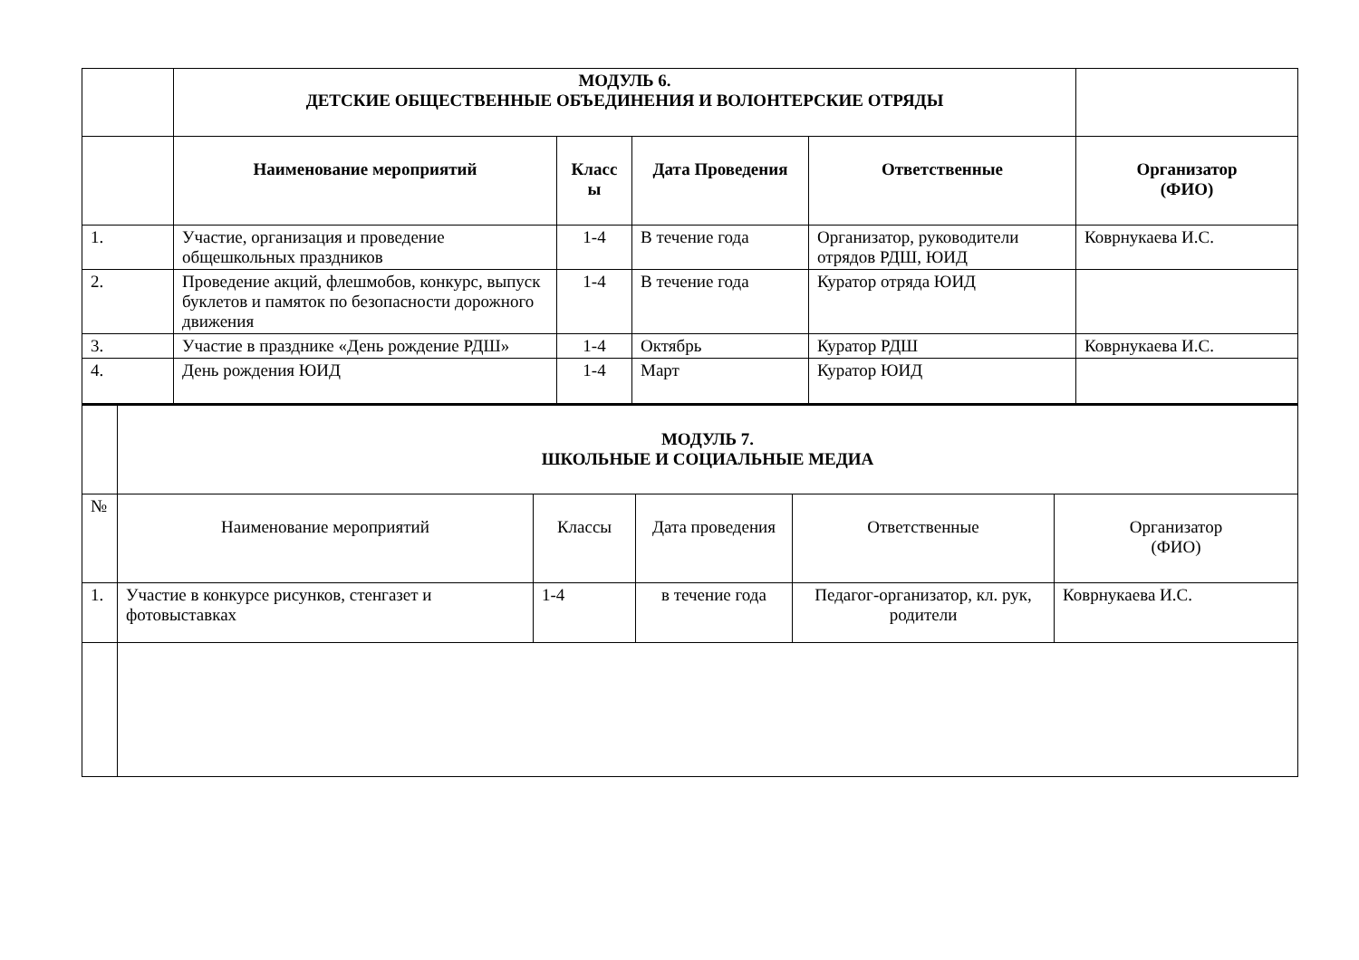| | МОДУЛЬ 6. ДЕТСКИЕ ОБЩЕСТВЕННЫЕ ОБЪЕДИНЕНИЯ И ВОЛОНТЕРСКИЕ ОТРЯДЫ | | | | |
| | Наименование мероприятий | Класс ы | Дата Проведения | Ответственные | Организатор (ФИО) |
| 1. | Участие, организация и проведение общешкольных праздников | 1-4 | В течение года | Организатор, руководители отрядов РДШ, ЮИД | Коврнукаева И.С. |
| 2. | Проведение акций, флешмобов, конкурс, выпуск буклетов и памяток по безопасности дорожного движения | 1-4 | В течение года | Куратор отряда ЮИД | |
| 3. | Участие в празднике «День рождение РДШ» | 1-4 | Октябрь | Куратор РДШ | Коврнукаева И.С. |
| 4. | День рождения ЮИД | 1-4 | Март | Куратор ЮИД | |
| | МОДУЛЬ 7. ШКОЛЬНЫЕ И СОЦИАЛЬНЫЕ МЕДИА | | | | |
| № | Наименование мероприятий | Классы | Дата проведения | Ответственные | Организатор (ФИО) |
| 1. | Участие в конкурсе рисунков, стенгазет и фотовыставках | 1-4 | в течение года | Педагог-организатор, кл. рук, родители | Коврнукаева И.С. |